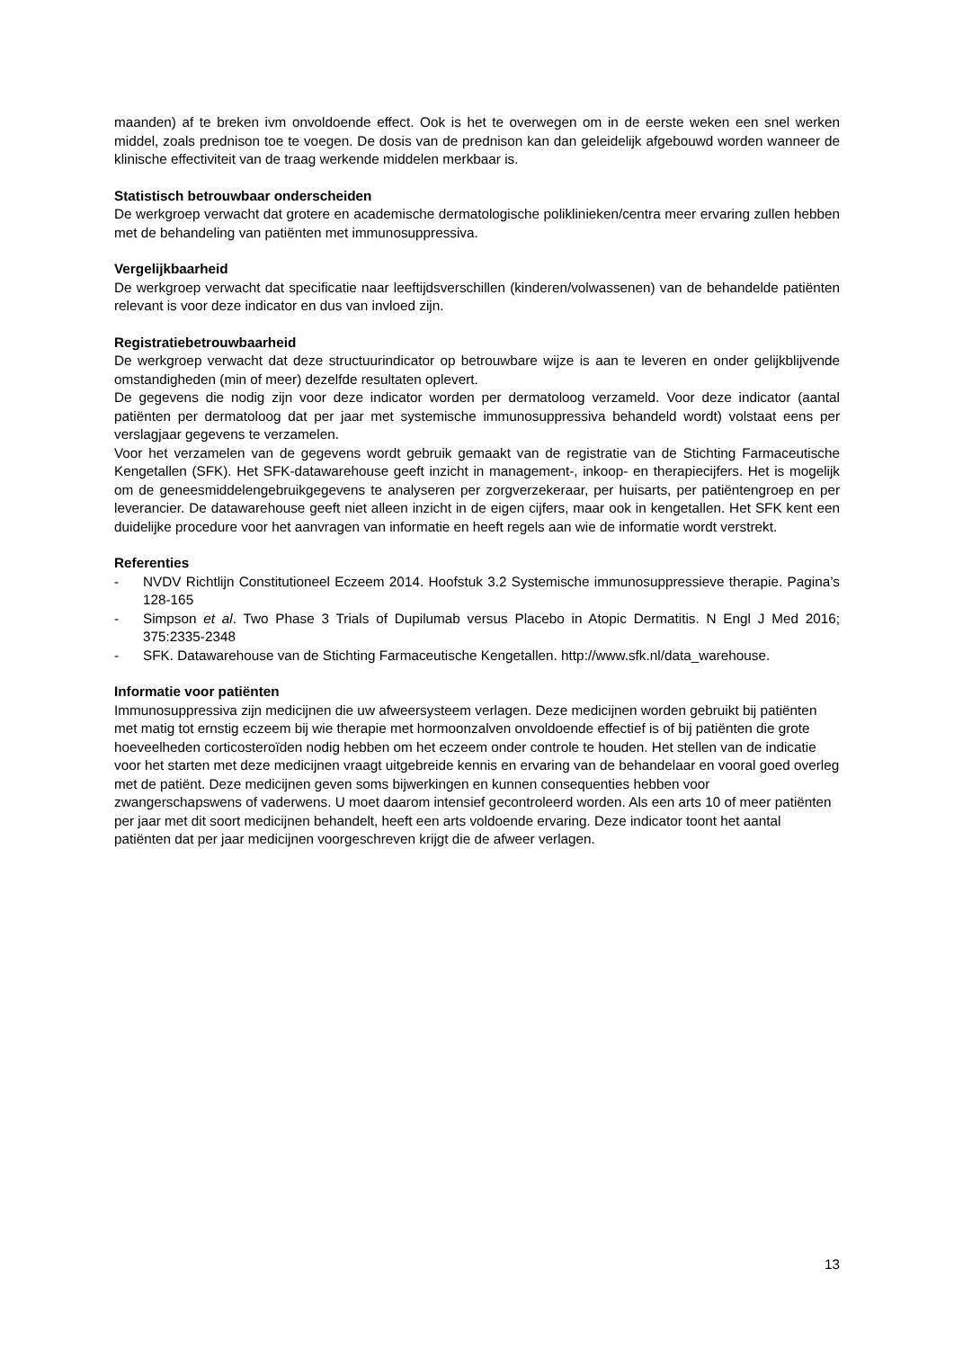maanden) af te breken ivm onvoldoende effect. Ook is het te overwegen om in de eerste weken een snel werken middel, zoals prednison toe te voegen. De dosis van de prednison kan dan geleidelijk afgebouwd worden wanneer de klinische effectiviteit van de traag werkende middelen merkbaar is.
Statistisch betrouwbaar onderscheiden
De werkgroep verwacht dat grotere en academische dermatologische poliklinieken/centra meer ervaring zullen hebben met de behandeling van patiënten met immunosuppressiva.
Vergelijkbaarheid
De werkgroep verwacht dat specificatie naar leeftijdsverschillen (kinderen/volwassenen) van de behandelde patiënten relevant is voor deze indicator en dus van invloed zijn.
Registratiebetrouwbaarheid
De werkgroep verwacht dat deze structuurindicator op betrouwbare wijze is aan te leveren en onder gelijkblijvende omstandigheden (min of meer) dezelfde resultaten oplevert.
De gegevens die nodig zijn voor deze indicator worden per dermatoloog verzameld. Voor deze indicator (aantal patiënten per dermatoloog dat per jaar met systemische immunosuppressiva behandeld wordt) volstaat eens per verslagjaar gegevens te verzamelen.
Voor het verzamelen van de gegevens wordt gebruik gemaakt van de registratie van de Stichting Farmaceutische Kengetallen (SFK). Het SFK-datawarehouse geeft inzicht in management-, inkoop- en therapiecijfers. Het is mogelijk om de geneesmiddelengebruikgegevens te analyseren per zorgverzekeraar, per huisarts, per patiëntengroep en per leverancier. De datawarehouse geeft niet alleen inzicht in de eigen cijfers, maar ook in kengetallen. Het SFK kent een duidelijke procedure voor het aanvragen van informatie en heeft regels aan wie de informatie wordt verstrekt.
Referenties
- NVDV Richtlijn Constitutioneel Eczeem 2014. Hoofstuk 3.2 Systemische immunosuppressieve therapie. Pagina’s 128-165
- Simpson et al. Two Phase 3 Trials of Dupilumab versus Placebo in Atopic Dermatitis. N Engl J Med 2016; 375:2335-2348
- SFK. Datawarehouse van de Stichting Farmaceutische Kengetallen. http://www.sfk.nl/data_warehouse.
Informatie voor patiënten
Immunosuppressiva zijn medicijnen die uw afweersysteem verlagen. Deze medicijnen worden gebruikt bij patiënten met matig tot ernstig eczeem bij wie therapie met hormoonzalven onvoldoende effectief is of bij patiënten die grote hoeveelheden corticosteroïden nodig hebben om het eczeem onder controle te houden. Het stellen van de indicatie voor het starten met deze medicijnen vraagt uitgebreide kennis en ervaring van de behandelaar en vooral goed overleg met de patiënt. Deze medicijnen geven soms bijwerkingen en kunnen consequenties hebben voor zwangerschapswens of vaderwens. U moet daarom intensief gecontroleerd worden. Als een arts 10 of meer patiënten per jaar met dit soort medicijnen behandelt, heeft een arts voldoende ervaring. Deze indicator toont het aantal patiënten dat per jaar medicijnen voorgeschreven krijgt die de afweer verlagen.
13